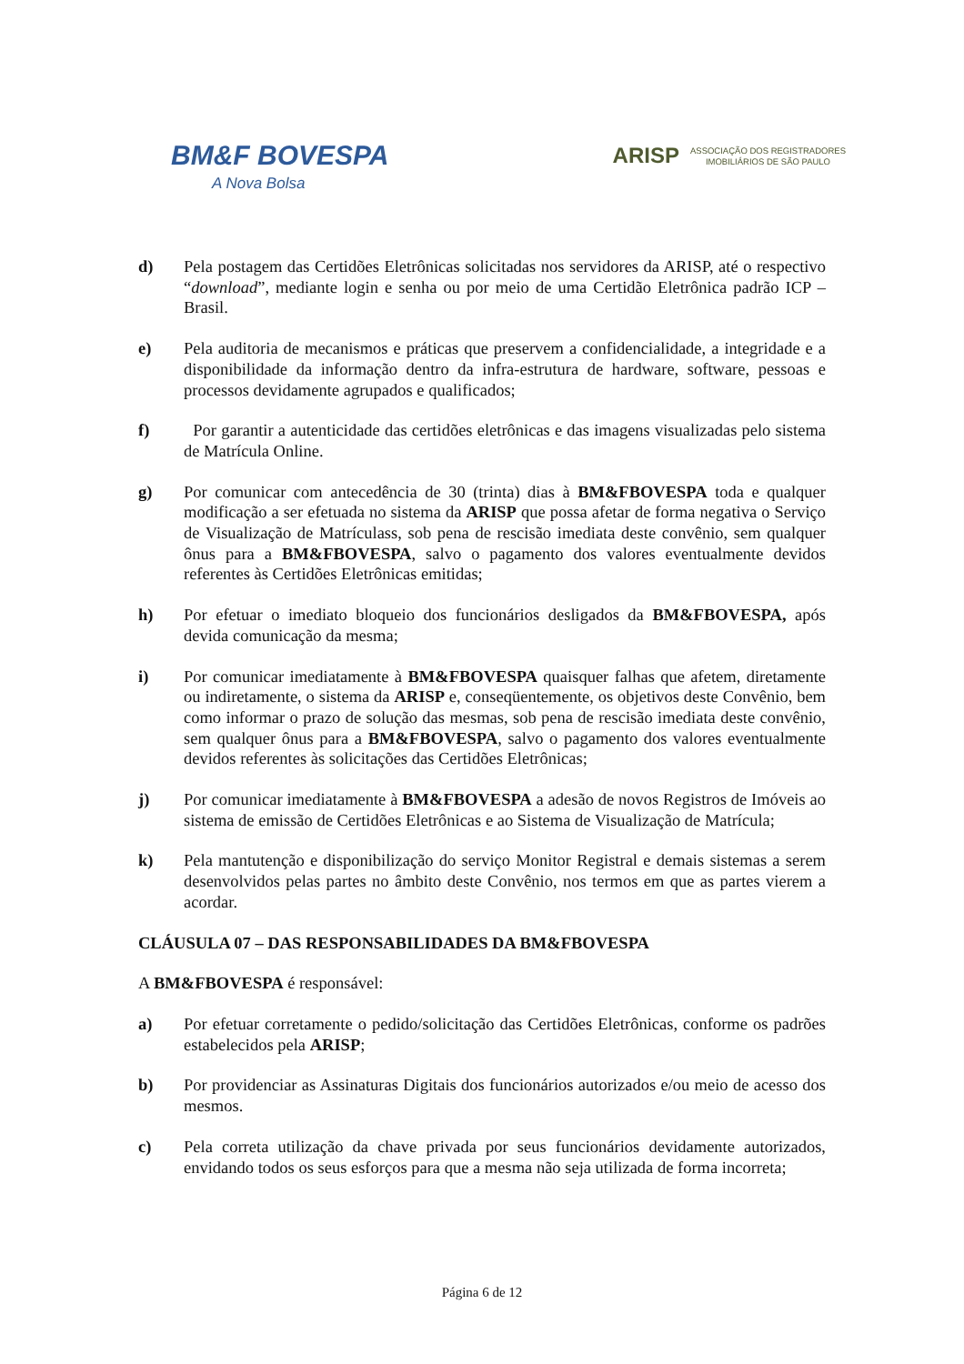BM&F BOVESPA
A Nova Bolsa
ARISP ASSOCIAÇÃO DOS REGISTRADORES
IMOBILIÁRIOS DE SÃO PAULO
d) Pela postagem das Certidões Eletrônicas solicitadas nos servidores da ARISP, até o respectivo “download”, mediante login e senha ou por meio de uma Certidão Eletrônica padrão ICP – Brasil.
e) Pela auditoria de mecanismos e práticas que preservem a confidencialidade, a integridade e a disponibilidade da informação dentro da infra-estrutura de hardware, software, pessoas e processos devidamente agrupados e qualificados;
f) Por garantir a autenticidade das certidões eletrônicas e das imagens visualizadas pelo sistema de Matrícula Online.
g) Por comunicar com antecedência de 30 (trinta) dias à BM&FBOVESPA toda e qualquer modificação a ser efetuada no sistema da ARISP que possa afetar de forma negativa o Serviço de Visualização de Matrículass, sob pena de rescisão imediata deste convênio, sem qualquer ônus para a BM&FBOVESPA, salvo o pagamento dos valores eventualmente devidos referentes às Certidões Eletrônicas emitidas;
h) Por efetuar o imediato bloqueio dos funcionários desligados da BM&FBOVESPA, após devida comunicação da mesma;
i) Por comunicar imediatamente à BM&FBOVESPA quaisquer falhas que afetem, diretamente ou indiretamente, o sistema da ARISP e, conseqüentemente, os objetivos deste Convênio, bem como informar o prazo de solução das mesmas, sob pena de rescisão imediata deste convênio, sem qualquer ônus para a BM&FBOVESPA, salvo o pagamento dos valores eventualmente devidos referentes às solicitações das Certidões Eletrônicas;
j) Por comunicar imediatamente à BM&FBOVESPA a adesão de novos Registros de Imóveis ao sistema de emissão de Certidões Eletrônicas e ao Sistema de Visualização de Matrícula;
k) Pela mantutenção e disponibilização do serviço Monitor Registral e demais sistemas a serem desenvolvidos pelas partes no âmbito deste Convênio, nos termos em que as partes vierem a acordar.
CLÁUSULA 07 – DAS RESPONSABILIDADES DA BM&FBOVESPA
A BM&FBOVESPA é responsável:
a) Por efetuar corretamente o pedido/solicitação das Certidões Eletrônicas, conforme os padrões estabelecidos pela ARISP;
b) Por providenciar as Assinaturas Digitais dos funcionários autorizados e/ou meio de acesso dos mesmos.
c) Pela correta utilização da chave privada por seus funcionários devidamente autorizados, envidando todos os seus esforços para que a mesma não seja utilizada de forma incorreta;
Página 6 de 12